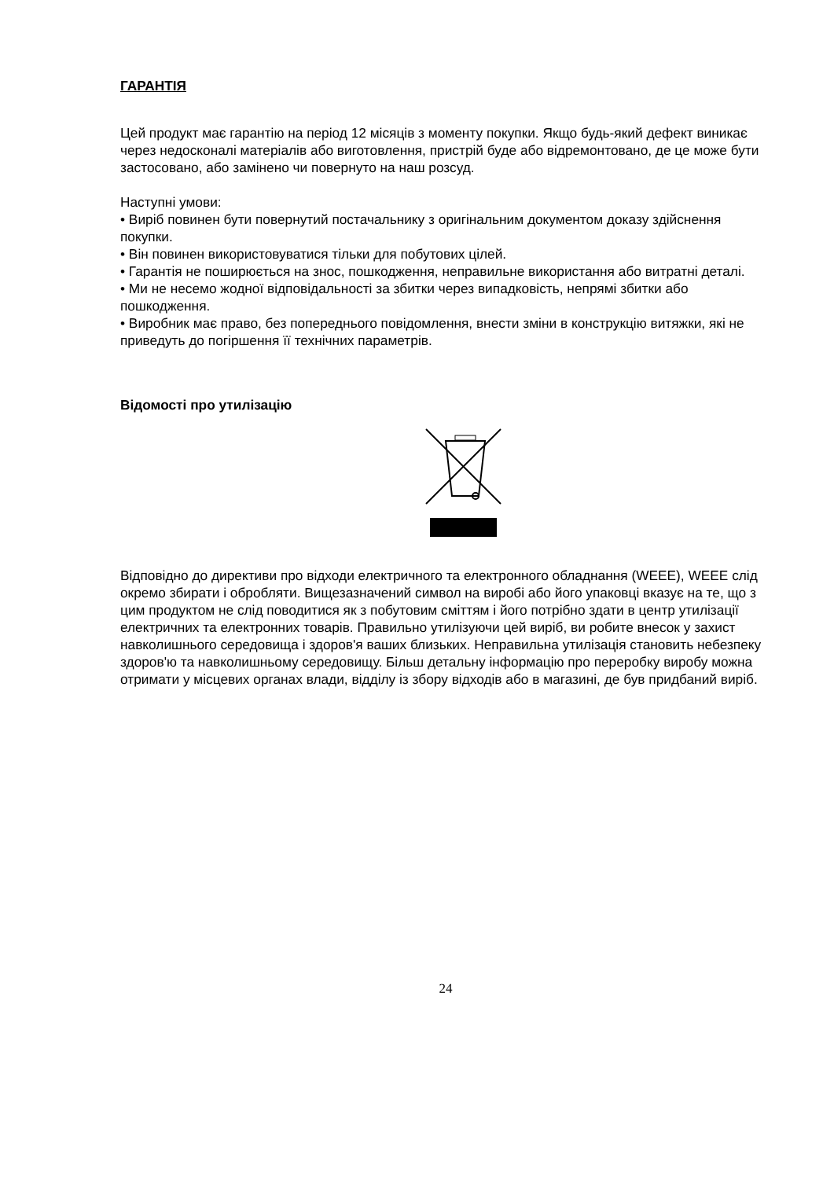ГАРАНТІЯ
Цей продукт має гарантію на період 12 місяців з моменту покупки. Якщо будь-який дефект виникає через недосконалі матеріалів або виготовлення, пристрій буде або відремонтовано, де це може бути застосовано, або замінено чи повернуто на наш розсуд.
Наступні умови:
• Виріб повинен бути повернутий постачальнику з оригінальним документом доказу здійснення покупки.
• Він повинен використовуватися тільки для побутових цілей.
• Гарантія не поширюється на знос, пошкодження, неправильне використання або витратні деталі.
• Ми не несемо жодної відповідальності за збитки через випадковість, непрямі збитки або пошкодження.
• Виробник має право, без попереднього повідомлення, внести зміни в конструкцію витяжки, які не приведуть до погіршення її технічних параметрів.
Відомості про утилізацію
Відповідно до директиви про відходи електричного та електронного обладнання (WEEE), WEEE слід окремо збирати і обробляти. Вищезазначений символ на виробі або його упаковці вказує на те, що з цим продуктом не слід поводитися як з побутовим сміттям і його потрібно здати в центр утилізації електричних та електронних товарів. Правильно утилізуючи цей виріб, ви робите внесок у захист навколишнього середовища і здоров'я ваших близьких. Неправильна утилізація становить небезпеку здоров'ю та навколишньому середовищу. Більш детальну інформацію про переробку виробу можна отримати у місцевих органах влади, відділу із збору відходів або в магазині, де був придбаний виріб.
24